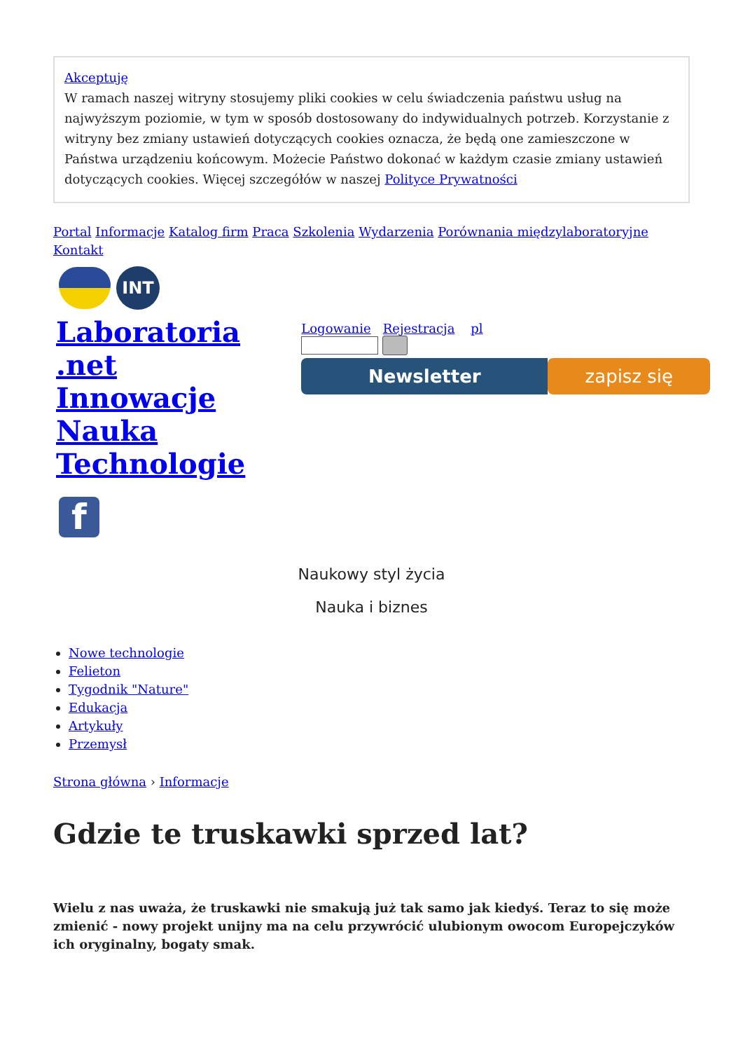Akceptuję
W ramach naszej witryny stosujemy pliki cookies w celu świadczenia państwu usług na najwyższym poziomie, w tym w sposób dostosowany do indywidualnych potrzeb. Korzystanie z witryny bez zmiany ustawień dotyczących cookies oznacza, że będą one zamieszczone w Państwa urządzeniu końcowym. Możecie Państwo dokonać w każdym czasie zmiany ustawień dotyczących cookies. Więcej szczegółów w naszej Polityce Prywatności
Portal Informacje Katalog firm Praca Szkolenia Wydarzenia Porównania międzylaboratoryjne Kontakt
INT
Laboratoria .net Innowacje Nauka Technologie
f
Logowanie Rejestracja pl
Newsletter zapisz się
Naukowy styl życia
Nauka i biznes
Nowe technologie
Felieton
Tygodnik "Nature"
Edukacja
Artykuły
Przemysł
Strona główna › Informacje
Gdzie te truskawki sprzed lat?
Wielu z nas uważa, że truskawki nie smakują już tak samo jak kiedyś. Teraz to się może zmienić - nowy projekt unijny ma na celu przywrócić ulubionym owocom Europejczyków ich oryginalny, bogaty smak.